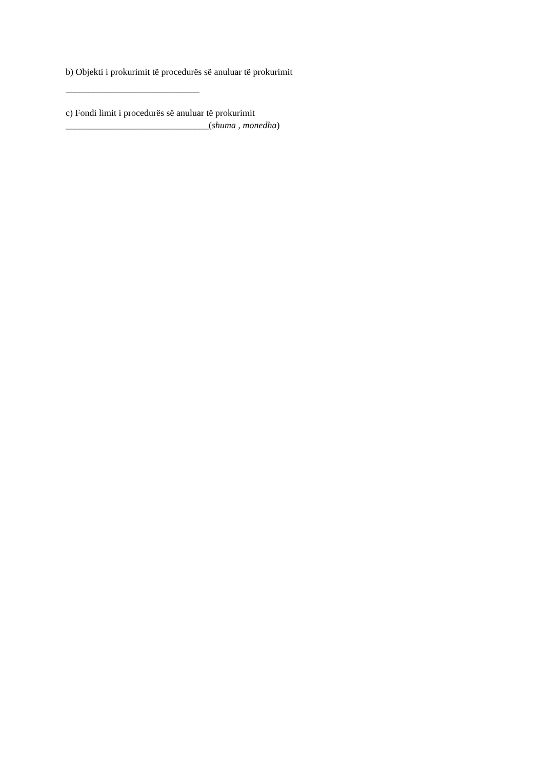b) Objekti i prokurimit të procedurës së anuluar të prokurimit
_____________________________
c) Fondi limit i procedurës së anuluar të prokurimit
_______________________________(shuma , monedha)